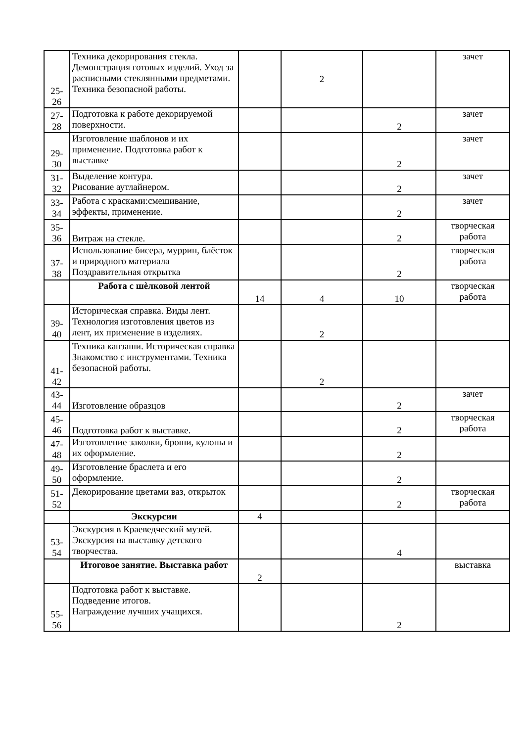| 25- 26 | Техника декорирования стекла. Демонстрация готовых изделий. Уход за расписными стеклянными предметами. Техника безопасной работы. | | 2 | | зачет |
| 27- 28 | Подготовка к работе декорируемой поверхности. | | | 2 | зачет |
| 29- 30 | Изготовление шаблонов и их применение. Подготовка работ к выставке | | | 2 | зачет |
| 31- 32 | Выделение контура. Рисование аутлайнером. | | | 2 | зачет |
| 33- 34 | Работа с красками:смешивание, эффекты, применение. | | | 2 | зачет |
| 35- 36 | Витраж на стекле. | | | 2 | творческая работа |
| 37- 38 | Использование бисера, муррин, блёсток и природного материала Поздравительная открытка | | | 2 | творческая работа |
| | Работа с шѐлковой лентой | 14 | 4 | 10 | творческая работа |
| 39- 40 | Историческая справка. Виды лент. Технология изготовления цветов из лент, их применение в изделиях. | | 2 | | |
| 41- 42 | Техника канзаши. Историческая справка Знакомство с инструментами. Техника безопасной работы. | | 2 | | |
| 43- 44 | Изготовление образцов | | | 2 | зачет |
| 45- 46 | Подготовка работ к выставке. | | | 2 | творческая работа |
| 47- 48 | Изготовление заколки, броши, кулоны и их оформление. | | | 2 | |
| 49- 50 | Изготовление браслета и его оформление. | | | 2 | |
| 51- 52 | Декорирование цветами ваз, открыток | | | 2 | творческая работа |
| | Экскурсии | 4 | | | |
| 53- 54 | Экскурсия в Краеведческий музей. Экскурсия на выставку детского творчества. | | | 4 | |
| | Итоговое занятие. Выставка работ | 2 | | | выставка |
| 55- 56 | Подготовка работ к выставке. Подведение итогов. Награждение лучших учащихся. | | | 2 | |